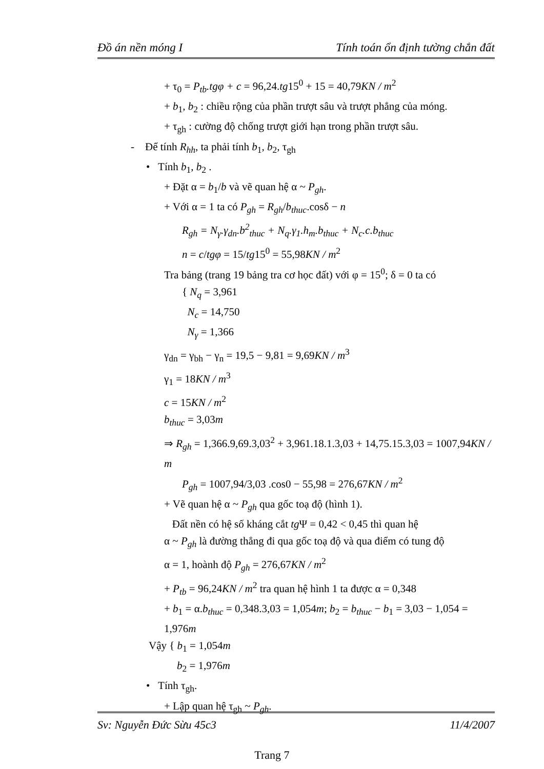Đồ án nền móng I Tính toán ổn định tường chắn đất
+ τ<sub>0</sub> = P<sub>tb</sub>.tgφ + c = 96,24.tg15<sup>0</sup> + 15 = 40,79KN / m<sup>2</sup>
+ b<sub>1</sub>, b<sub>2</sub> : chiều rộng của phần trượt sâu và trượt phẳng của móng.
+ τ<sub>gh</sub> : cường độ chống trượt giới hạn trong phần trượt sâu.
- Để tính R<sub>hh</sub>, ta phải tính b<sub>1</sub>, b<sub>2</sub>, τ<sub>gh</sub>
• Tính b<sub>1</sub>, b<sub>2</sub> .
+ Đặt α = b<sub>1</sub>/b và vẽ quan hệ α ~ P<sub>gh</sub>.
+ Với α = 1 ta có P<sub>gh</sub> = R<sub>gh</sub>/b<sub>thuc</sub>.cosδ − n
R<sub>gh</sub> = N<sub>γ</sub>.γ<sub>dn</sub>.b<sup>2</sup><sub>thuc</sub> + N<sub>q</sub>.γ<sub>1</sub>.h<sub>m</sub>.b<sub>thuc</sub> + N<sub>c</sub>.c.b<sub>thuc</sub>
n = c/tgφ = 15/tg15<sup>0</sup> = 55,98KN / m<sup>2</sup>
Tra bảng (trang 19 bảng tra cơ học đất) với φ = 15<sup>0</sup>; δ = 0 ta có
{ N<sub>q</sub> = 3,961
N<sub>c</sub> = 14,750
N<sub>γ</sub> = 1,366
γ<sub>dn</sub> = γ<sub>bh</sub> − γ<sub>n</sub> = 19,5 − 9,81 = 9,69KN / m<sup>3</sup>
γ<sub>1</sub> = 18KN / m<sup>3</sup>
c = 15KN / m<sup>2</sup>
b<sub>thuc</sub> = 3,03m
⇒ R<sub>gh</sub> = 1,366.9,69.3,03<sup>2</sup> + 3,961.18.1.3,03 + 14,75.15.3,03 = 1007,94KN / m
P<sub>gh</sub> = 1007,94/3,03 .cos0 − 55,98 = 276,67KN / m<sup>2</sup>
+ Vẽ quan hệ α ~ P<sub>gh</sub> qua gốc toạ độ (hình 1).
Đất nền có hệ số kháng cắt tg Ψ = 0,42 < 0,45 thì quan hệ
α ~ P<sub>gh</sub> là đường thẳng đi qua gốc toạ độ và qua điểm có tung độ
α = 1, hoành độ P<sub>gh</sub> = 276,67KN / m<sup>2</sup>
+ P<sub>tb</sub> = 96,24KN / m<sup>2</sup> tra quan hệ hình 1 ta được α = 0,348
+ b<sub>1</sub> = α.b<sub>thuc</sub> = 0,348.3,03 = 1,054m; b<sub>2</sub> = b<sub>thuc</sub> − b<sub>1</sub> = 3,03 − 1,054 = 1,976m
Vậy { b<sub>1</sub> = 1,054m
b<sub>2</sub> = 1,976m
• Tính τ<sub>gh</sub>.
+ Lập quan hệ τ<sub>gh</sub> ~ P<sub>gh</sub>.
Sv: Nguyễn Đức Sừu 45c3 11/4/2007
Trang 7